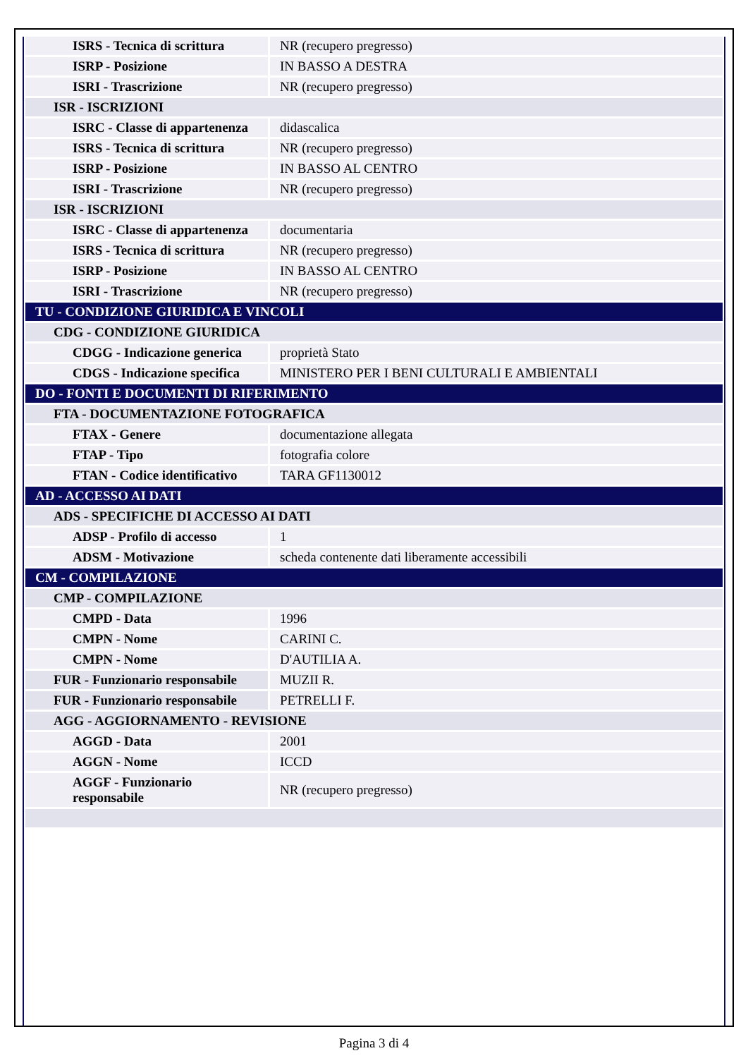| ISRS - Tecnica di scrittura | NR (recupero pregresso) |
| ISRP - Posizione | IN BASSO A DESTRA |
| ISRI - Trascrizione | NR (recupero pregresso) |
| ISR - ISCRIZIONI | |
| ISRC - Classe di appartenenza | didascalica |
| ISRS - Tecnica di scrittura | NR (recupero pregresso) |
| ISRP - Posizione | IN BASSO AL CENTRO |
| ISRI - Trascrizione | NR (recupero pregresso) |
| ISR - ISCRIZIONI | |
| ISRC - Classe di appartenenza | documentaria |
| ISRS - Tecnica di scrittura | NR (recupero pregresso) |
| ISRP - Posizione | IN BASSO AL CENTRO |
| ISRI - Trascrizione | NR (recupero pregresso) |
| TU - CONDIZIONE GIURIDICA E VINCOLI | |
| CDG - CONDIZIONE GIURIDICA | |
| CDGG - Indicazione generica | proprietà Stato |
| CDGS - Indicazione specifica | MINISTERO PER I BENI CULTURALI E AMBIENTALI |
| DO - FONTI E DOCUMENTI DI RIFERIMENTO | |
| FTA - DOCUMENTAZIONE FOTOGRAFICA | |
| FTAX - Genere | documentazione allegata |
| FTAP - Tipo | fotografia colore |
| FTAN - Codice identificativo | TARA GF1130012 |
| AD - ACCESSO AI DATI | |
| ADS - SPECIFICHE DI ACCESSO AI DATI | |
| ADSP - Profilo di accesso | 1 |
| ADSM - Motivazione | scheda contenente dati liberamente accessibili |
| CM - COMPILAZIONE | |
| CMP - COMPILAZIONE | |
| CMPD - Data | 1996 |
| CMPN - Nome | CARINI C. |
| CMPN - Nome | D'AUTILIA A. |
| FUR - Funzionario responsabile | MUZII R. |
| FUR - Funzionario responsabile | PETRELLI F. |
| AGG - AGGIORNAMENTO - REVISIONE | |
| AGGD - Data | 2001 |
| AGGN - Nome | ICCD |
| AGGF - Funzionario responsabile | NR (recupero pregresso) |
Pagina 3 di 4